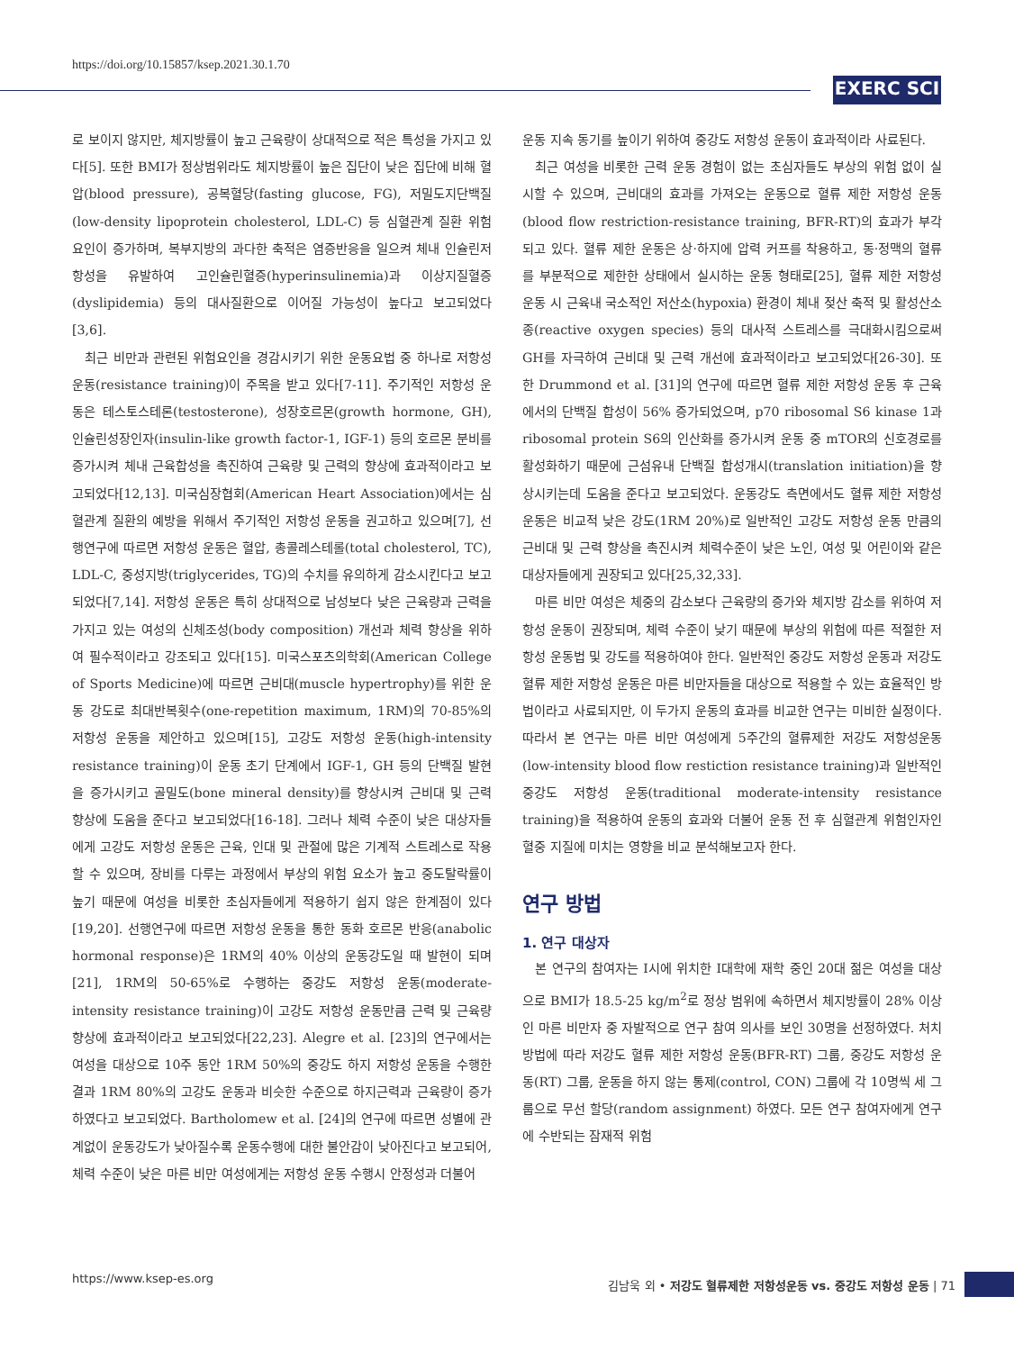https://doi.org/10.15857/ksep.2021.30.1.70
EXERC SCI
로 보이지 않지만, 체지방률이 높고 근육량이 상대적으로 적은 특성을 가지고 있다[5]. 또한 BMI가 정상범위라도 체지방률이 높은 집단이 낮은 집단에 비해 혈압(blood pressure), 공복혈당(fasting glucose, FG), 저밀도지단백질(low-density lipoprotein cholesterol, LDL-C) 등 심혈관계 질환 위험 요인이 증가하며, 복부지방의 과다한 축적은 염증반응을 일으켜 체내 인슐린저항성을 유발하여 고인슐린혈증(hyperinsulinemia)과 이상지질혈증(dyslipidemia) 등의 대사질환으로 이어질 가능성이 높다고 보고되었다[3,6].
최근 비만과 관련된 위험요인을 경감시키기 위한 운동요법 중 하나로 저항성 운동(resistance training)이 주목을 받고 있다[7-11]. 주기적인 저항성 운동은 테스토스테론(testosterone), 성장호르몬(growth hormone, GH), 인슐린성장인자(insulin-like growth factor-1, IGF-1) 등의 호르몬 분비를 증가시켜 체내 근육합성을 촉진하여 근육량 및 근력의 향상에 효과적이라고 보고되었다[12,13]. 미국심장협회(American Heart Association)에서는 심혈관계 질환의 예방을 위해서 주기적인 저항성 운동을 권고하고 있으며[7], 선행연구에 따르면 저항성 운동은 혈압, 총콜레스테롤(total cholesterol, TC), LDL-C, 중성지방(triglycerides, TG)의 수치를 유의하게 감소시킨다고 보고되었다[7,14]. 저항성 운동은 특히 상대적으로 남성보다 낮은 근육량과 근력을 가지고 있는 여성의 신체조성(body composition) 개선과 체력 향상을 위하여 필수적이라고 강조되고 있다[15]. 미국스포츠의학회(American College of Sports Medicine)에 따르면 근비대(muscle hypertrophy)를 위한 운동 강도로 최대반복횟수(one-repetition maximum, 1RM)의 70-85%의 저항성 운동을 제안하고 있으며[15], 고강도 저항성 운동(high-intensity resistance training)이 운동 초기 단계에서 IGF-1, GH 등의 단백질 발현을 증가시키고 골밀도(bone mineral density)를 향상시켜 근비대 및 근력 향상에 도움을 준다고 보고되었다[16-18]. 그러나 체력 수준이 낮은 대상자들에게 고강도 저항성 운동은 근육, 인대 및 관절에 많은 기계적 스트레스로 작용할 수 있으며, 장비를 다루는 과정에서 부상의 위험 요소가 높고 중도탈락률이 높기 때문에 여성을 비롯한 초심자들에게 적용하기 쉽지 않은 한계점이 있다[19,20]. 선행연구에 따르면 저항성 운동을 통한 동화 호르몬 반응(anabolic hormonal response)은 1RM의 40% 이상의 운동강도일 때 발현이 되며[21], 1RM의 50-65%로 수행하는 중강도 저항성 운동(moderate-intensity resistance training)이 고강도 저항성 운동만큼 근력 및 근육량 향상에 효과적이라고 보고되었다[22,23]. Alegre et al. [23]의 연구에서는 여성을 대상으로 10주 동안 1RM 50%의 중강도 하지 저항성 운동을 수행한 결과 1RM 80%의 고강도 운동과 비슷한 수준으로 하지근력과 근육량이 증가하였다고 보고되었다. Bartholomew et al. [24]의 연구에 따르면 성별에 관계없이 운동강도가 낮아질수록 운동수행에 대한 불안감이 낮아진다고 보고되어, 체력 수준이 낮은 마른 비만 여성에게는 저항성 운동 수행시 안정성과 더불어
운동 지속 동기를 높이기 위하여 중강도 저항성 운동이 효과적이라 사료된다.
최근 여성을 비롯한 근력 운동 경험이 없는 초심자들도 부상의 위험 없이 실시할 수 있으며, 근비대의 효과를 가져오는 운동으로 혈류 제한 저항성 운동(blood flow restriction-resistance training, BFR-RT)의 효과가 부각되고 있다. 혈류 제한 운동은 상·하지에 압력 커프를 착용하고, 동·정맥의 혈류를 부분적으로 제한한 상태에서 실시하는 운동 형태로[25], 혈류 제한 저항성 운동 시 근육내 국소적인 저산소(hypoxia) 환경이 체내 젖산 축적 및 활성산소종(reactive oxygen species) 등의 대사적 스트레스를 극대화시킴으로써 GH를 자극하여 근비대 및 근력 개선에 효과적이라고 보고되었다[26-30]. 또한 Drummond et al. [31]의 연구에 따르면 혈류 제한 저항성 운동 후 근육에서의 단백질 합성이 56% 증가되었으며, p70 ribosomal S6 kinase 1과 ribosomal protein S6의 인산화를 증가시켜 운동 중 mTOR의 신호경로를 활성화하기 때문에 근섬유내 단백질 합성개시(translation initiation)을 향상시키는데 도움을 준다고 보고되었다. 운동강도 측면에서도 혈류 제한 저항성 운동은 비교적 낮은 강도(1RM 20%)로 일반적인 고강도 저항성 운동 만큼의 근비대 및 근력 향상을 촉진시켜 체력수준이 낮은 노인, 여성 및 어린이와 같은 대상자들에게 권장되고 있다[25,32,33].
마른 비만 여성은 체중의 감소보다 근육량의 증가와 체지방 감소를 위하여 저항성 운동이 권장되며, 체력 수준이 낮기 때문에 부상의 위험에 따른 적절한 저항성 운동법 및 강도를 적용하여야 한다. 일반적인 중강도 저항성 운동과 저강도 혈류 제한 저항성 운동은 마른 비만자들을 대상으로 적용할 수 있는 효율적인 방법이라고 사료되지만, 이 두가지 운동의 효과를 비교한 연구는 미비한 실정이다. 따라서 본 연구는 마른 비만 여성에게 5주간의 혈류제한 저강도 저항성운동(low-intensity blood flow restiction resistance training)과 일반적인 중강도 저항성 운동(traditional moderate-intensity resistance training)을 적용하여 운동의 효과와 더불어 운동 전 후 심혈관계 위험인자인 혈중 지질에 미치는 영향을 비교 분석해보고자 한다.
연구 방법
1. 연구 대상자
본 연구의 참여자는 I시에 위치한 I대학에 재학 중인 20대 젊은 여성을 대상으로 BMI가 18.5-25 kg/m<sup>2</sup>로 정상 범위에 속하면서 체지방률이 28% 이상인 마른 비만자 중 자발적으로 연구 참여 의사를 보인 30명을 선정하였다. 처치방법에 따라 저강도 혈류 제한 저항성 운동(BFR-RT) 그룹, 중강도 저항성 운동(RT) 그룹, 운동을 하지 않는 통제(control, CON) 그룹에 각 10명씩 세 그룹으로 무선 할당(random assignment) 하였다. 모든 연구 참여자에게 연구에 수반되는 잠재적 위험
https://www.ksep-es.org 김남욱 외 • 저강도 혈류제한 저항성운동 vs. 중강도 저항성 운동 | 71